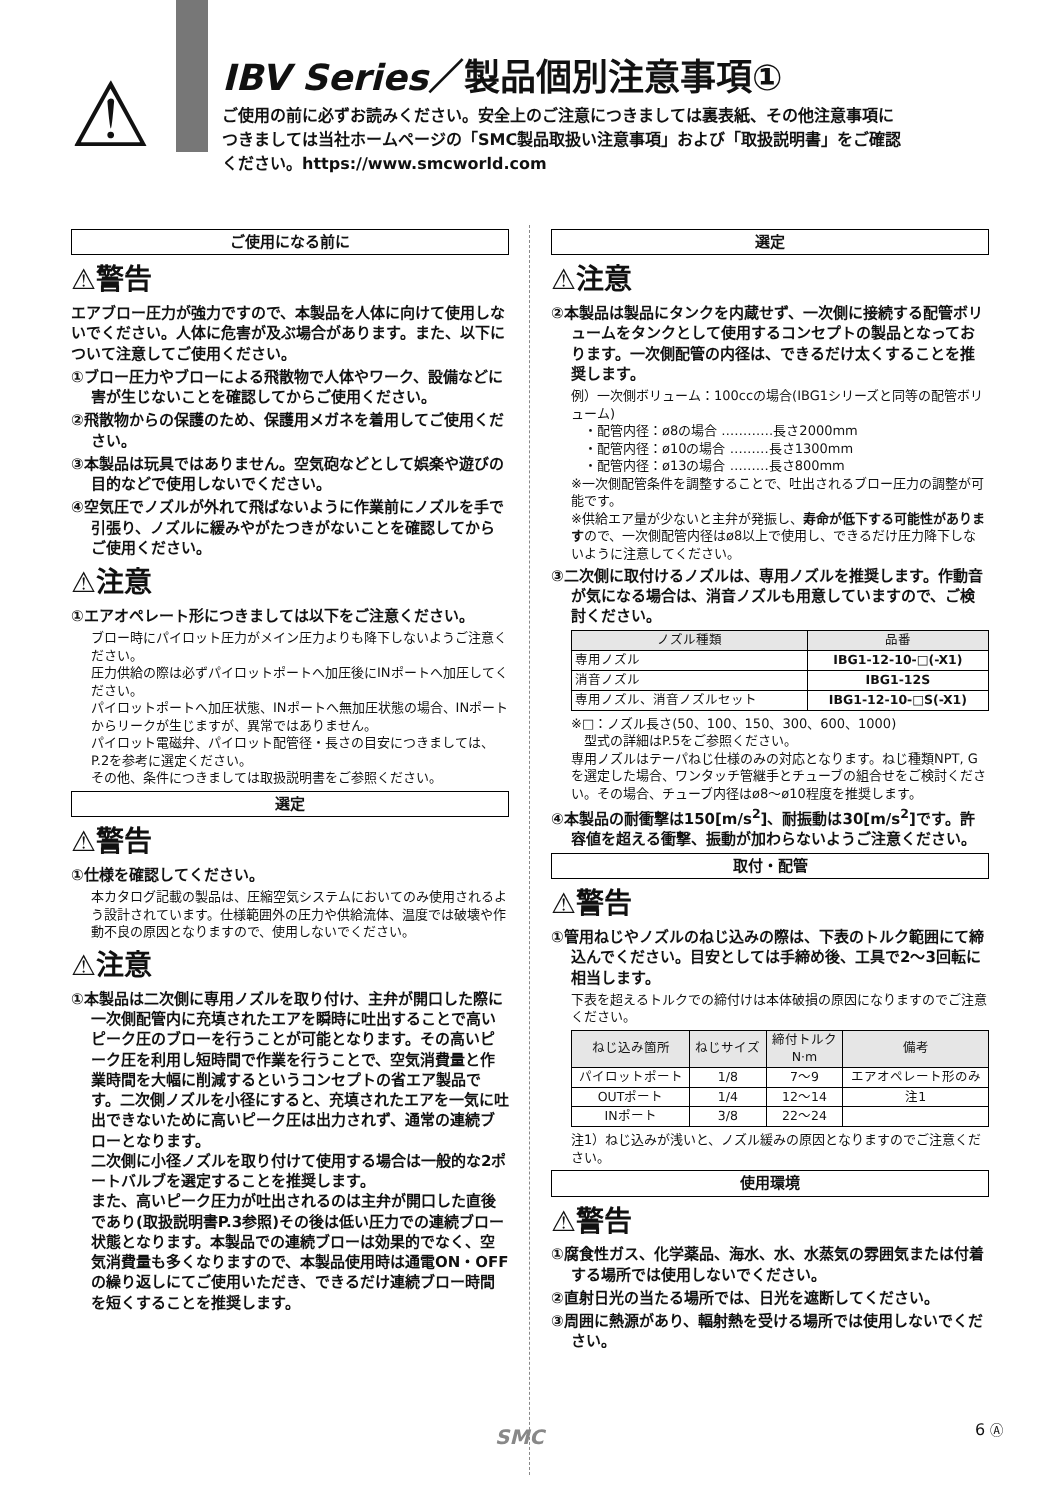⚠
IBV Series／製品個別注意事項①
ご使用の前に必ずお読みください。安全上のご注意につきましては裏表紙、その他注意事項につきましては当社ホームページの「SMC製品取扱い注意事項」および「取扱説明書」をご確認ください。https://www.smcworld.com
ご使用になる前に
⚠警告
エアブロー圧力が強力ですので、本製品を人体に向けて使用しないでください。人体に危害が及ぶ場合があります。また、以下について注意してご使用ください。
①ブロー圧力やブローによる飛散物で人体やワーク、設備などに害が生じないことを確認してからご使用ください。
②飛散物からの保護のため、保護用メガネを着用してご使用ください。
③本製品は玩具ではありません。空気砲などとして娯楽や遊びの目的などで使用しないでください。
④空気圧でノズルが外れて飛ばないように作業前にノズルを手で引張り、ノズルに緩みやがたつきがないことを確認してからご使用ください。
⚠注意
①エアオペレート形につきましては以下をご注意ください。
ブロー時にパイロット圧力がメイン圧力よりも降下しないようご注意ください。
圧力供給の際は必ずパイロットポートへ加圧後にINポートへ加圧してください。
パイロットポートへ加圧状態、INポートへ無加圧状態の場合、INポートからリークが生じますが、異常ではありません。
パイロット電磁弁、パイロット配管径・長さの目安につきましては、P.2を参考に選定ください。
その他、条件につきましては取扱説明書をご参照ください。
選定
⚠警告
①仕様を確認してください。
本カタログ記載の製品は、圧縮空気システムにおいてのみ使用されるよう設計されています。仕様範囲外の圧力や供給流体、温度では破壊や作動不良の原因となりますので、使用しないでください。
⚠注意
①本製品は二次側に専用ノズルを取り付け、主弁が開口した際に一次側配管内に充填されたエアを瞬時に吐出することで高いピーク圧のブローを行うことが可能となります。その高いピーク圧を利用し短時間で作業を行うことで、空気消費量と作業時間を大幅に削減するというコンセプトの省エア製品です。二次側ノズルを小径にすると、充填されたエアを一気に吐出できないために高いピーク圧は出力されず、通常の連続ブローとなります。
二次側に小径ノズルを取り付けて使用する場合は一般的な2ポートバルブを選定することを推奨します。
また、高いピーク圧力が吐出されるのは主弁が開口した直後であり(取扱説明書P.3参照)その後は低い圧力での連続ブロー状態となります。本製品での連続ブローは効果的でなく、空気消費量も多くなりますので、本製品使用時は通電ON・OFFの繰り返しにてご使用いただき、できるだけ連続ブロー時間を短くすることを推奨します。
選定
⚠注意
②本製品は製品にタンクを内蔵せず、一次側に接続する配管ボリュームをタンクとして使用するコンセプトの製品となっております。一次側配管の内径は、できるだけ太くすることを推奨します。
例）一次側ボリューム：100ccの場合(IBG1シリーズと同等の配管ボリューム)
　・配管内径：ø8の場合 …………長さ2000mm
　・配管内径：ø10の場合 ………長さ1300mm
　・配管内径：ø13の場合 ………長さ800mm
※一次側配管条件を調整することで、吐出されるブロー圧力の調整が可能です。
※供給エア量が少ないと主弁が発振し、寿命が低下する可能性がありますので、一次側配管内径はø8以上で使用し、できるだけ圧力降下しないように注意してください。
③二次側に取付けるノズルは、専用ノズルを推奨します。作動音が気になる場合は、消音ノズルも用意していますので、ご検討ください。
| ノズル種類 | 品番 |
| --- | --- |
| 専用ノズル | IBG1-12-10-□(-X1) |
| 消音ノズル | IBG1-12S |
| 専用ノズル、消音ノズルセット | IBG1-12-10-□S(-X1) |
※□：ノズル長さ(50、100、150、300、600、1000)
　型式の詳細はP.5をご参照ください。
専用ノズルはテーパねじ仕様のみの対応となります。ねじ種類NPT, Gを選定した場合、ワンタッチ管継手とチューブの組合せをご検討ください。その場合、チューブ内径はø8～ø10程度を推奨します。
④本製品の耐衝撃は150[m/s<sup>2</sup>]、耐振動は30[m/s<sup>2</sup>]です。許容値を超える衝撃、振動が加わらないようご注意ください。
取付・配管
⚠警告
①管用ねじやノズルのねじ込みの際は、下表のトルク範囲にて締込んでください。目安としては手締め後、工具で2～3回転に相当します。
下表を超えるトルクでの締付けは本体破損の原因になりますのでご注意ください。
| ねじ込み箇所 | ねじサイズ | 締付トルク N·m | 備考 |
| --- | --- | --- | --- |
| パイロットポート | 1/8 | 7～9 | エアオペレート形のみ |
| OUTポート | 1/4 | 12～14 | 注1 |
| INポート | 3/8 | 22～24 | |
注1）ねじ込みが浅いと、ノズル緩みの原因となりますのでご注意ください。
使用環境
⚠警告
①腐食性ガス、化学薬品、海水、水、水蒸気の雰囲気または付着する場所では使用しないでください。
②直射日光の当たる場所では、日光を遮断してください。
③周囲に熱源があり、輻射熱を受ける場所では使用しないでください。
SMC 6 Ⓐ